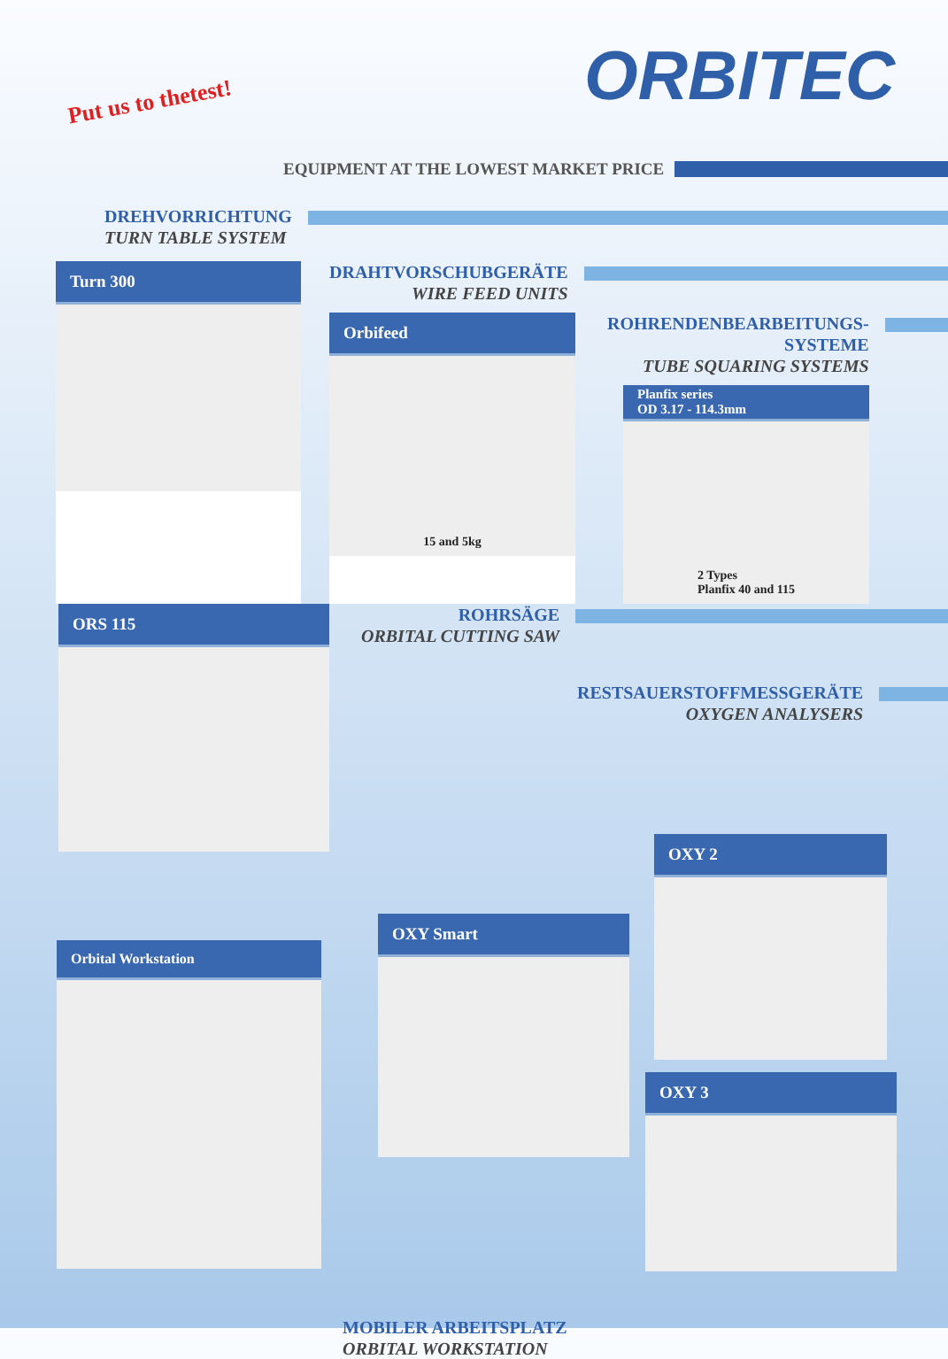Put us to thetest! ORBITEC
EQUIPMENT AT THE LOWEST MARKET PRICE
DREHVORRICHTUNG
TURN TABLE SYSTEM
Turn 300
DRAHTVORSCHUBGERÄTE
WIRE FEED UNITS
Orbifeed
15 and 5kg
ROHRENDENBEARBEITUNGS-
SYSTEME
TUBE SQUARING SYSTEMS
Planfix series
OD 3.17 - 114.3mm
2 Types
Planfix 40 and 115
ORS 115
ROHRSÄGE
ORBITAL CUTTING SAW
RESTSAUERSTOFFMESSGERÄTE
OXYGEN ANALYSERS
Orbital Workstation
OXY Smart
MOBILER ARBEITSPLATZ
ORBITAL WORKSTATION
OXY 2
OXY 3